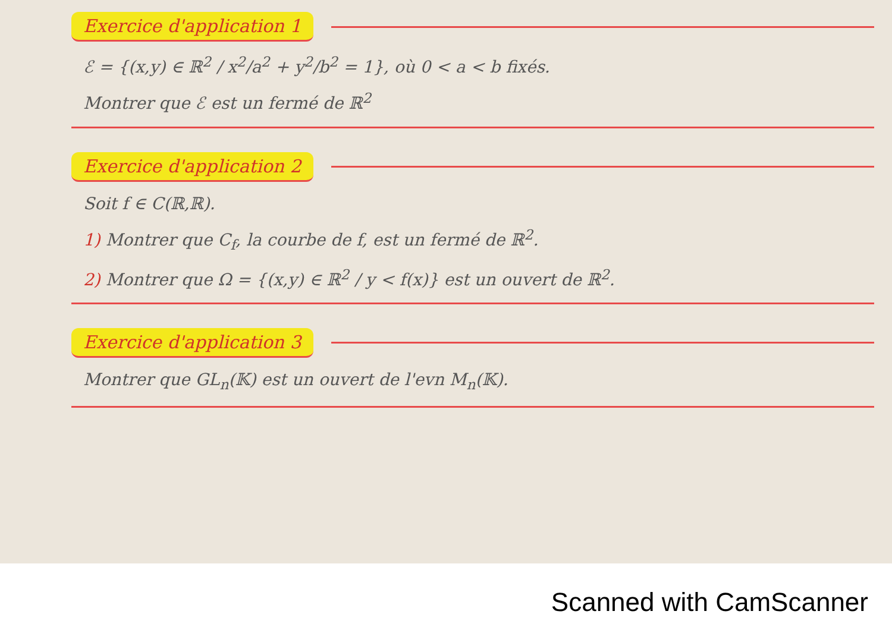Exercice d'application 1
ℰ = {(x,y) ∈ ℝ<sup>2</sup> / x<sup>2</sup>/a<sup>2</sup> + y<sup>2</sup>/b<sup>2</sup> = 1}, où 0 < a < b fixés.
Montrer que ℰ est un fermé de ℝ<sup>2</sup>
Exercice d'application 2
Soit f ∈ C(ℝ,ℝ).
1) Montrer que C<sub>f</sub>, la courbe de f, est un fermé de ℝ<sup>2</sup>.
2) Montrer que Ω = {(x,y) ∈ ℝ<sup>2</sup> / y < f(x)} est un ouvert de ℝ<sup>2</sup>.
Exercice d'application 3
Montrer que GL<sub>n</sub>(𝕂) est un ouvert de l'evn M<sub>n</sub>(𝕂).
Scanned with CamScanner